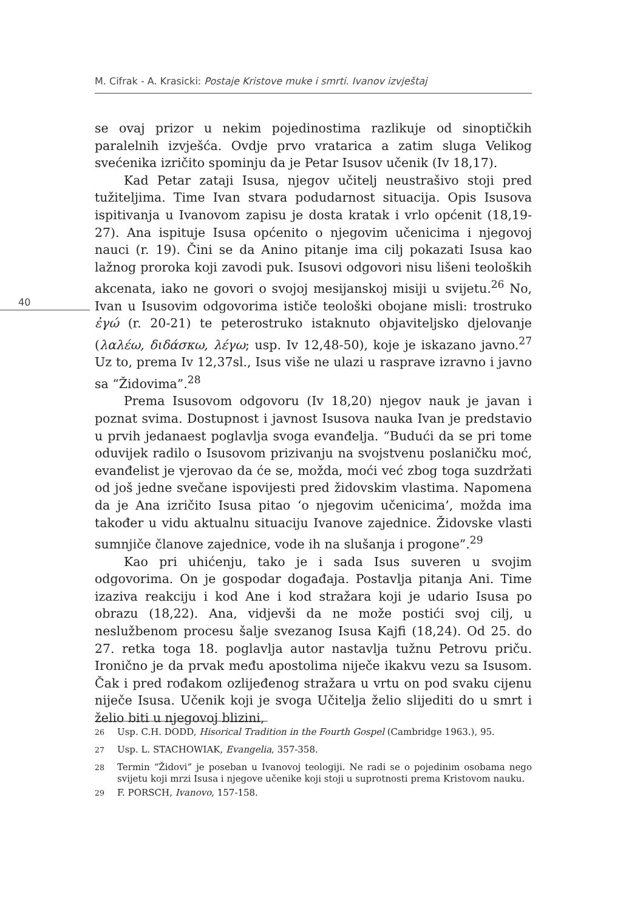M. Cifrak - A. Krasicki: Postaje Kristove muke i smrti. Ivanov izvještaj
40
se ovaj prizor u nekim pojedinostima razlikuje od sinoptičkih paralelnih izvješća. Ovdje prvo vratarica a zatim sluga Velikog svećenika izričito spominju da je Petar Isusov učenik (Iv 18,17).
Kad Petar zataji Isusa, njegov učitelj neustrašivo stoji pred tužiteljima. Time Ivan stvara podudarnost situacija. Opis Isusova ispitivanja u Ivanovom zapisu je dosta kratak i vrlo općenit (18,19-27). Ana ispituje Isusa općenito o njegovim učenicima i njegovoj nauci (r. 19). Čini se da Anino pitanje ima cilj pokazati Isusa kao lažnog proroka koji zavodi puk. Isusovi odgovori nisu lišeni teoloških akcenata, iako ne govori o svojoj mesijanskoj misiji u svijetu.<sup>26</sup> No, Ivan u Isusovim odgovorima ističe teološki obojane misli: trostruko ἐγώ (r. 20-21) te peterostruko istaknuto objaviteljsko djelovanje (λαλέω, διδάσκω, λέγω; usp. Iv 12,48-50), koje je iskazano javno.<sup>27</sup> Uz to, prema Iv 12,37sl., Isus više ne ulazi u rasprave izravno i javno sa “Židovima”.<sup>28</sup>
Prema Isusovom odgovoru (Iv 18,20) njegov nauk je javan i poznat svima. Dostupnost i javnost Isusova nauka Ivan je predstavio u prvih jedanaest poglavlja svoga evanđelja. “Budući da se pri tome oduvijek radilo o Isusovom prizivanju na svojstvenu poslaničku moć, evanđelist je vjerovao da će se, možda, moći već zbog toga suzdržati od još jedne svečane ispovijesti pred židovskim vlastima. Napomena da je Ana izričito Isusa pitao ‘o njegovim učenicima’, možda ima također u vidu aktualnu situaciju Ivanove zajednice. Židovske vlasti sumnjiče članove zajednice, vode ih na slušanja i progone”.<sup>29</sup>
Kao pri uhićenju, tako je i sada Isus suveren u svojim odgovorima. On je gospodar događaja. Postavlja pitanja Ani. Time izaziva reakciju i kod Ane i kod stražara koji je udario Isusa po obrazu (18,22). Ana, vidjevši da ne može postići svoj cilj, u neslužbenom procesu šalje svezanog Isusa Kajfi (18,24). Od 25. do 27. retka toga 18. poglavlja autor nastavlja tužnu Petrovu priču. Ironično je da prvak među apostolima niječe ikakvu vezu sa Isusom. Čak i pred rođakom ozlijeđenog stražara u vrtu on pod svaku cijenu niječe Isusa. Učenik koji je svoga Učitelja želio slijediti do u smrt i želio biti u njegovoj blizini,
<sup>26</sup> Usp. C.H. DODD, Hisorical Tradition in the Fourth Gospel (Cambridge 1963.), 95.
<sup>27</sup> Usp. L. STACHOWIAK, Evangelia, 357-358.
<sup>28</sup> Termin “Židovi” je poseban u Ivanovoj teologiji. Ne radi se o pojedinim osobama nego svijetu koji mrzi Isusa i njegove učenike koji stoji u suprotnosti prema Kristovom nauku.
<sup>29</sup> F. PORSCH, Ivanovo, 157-158.